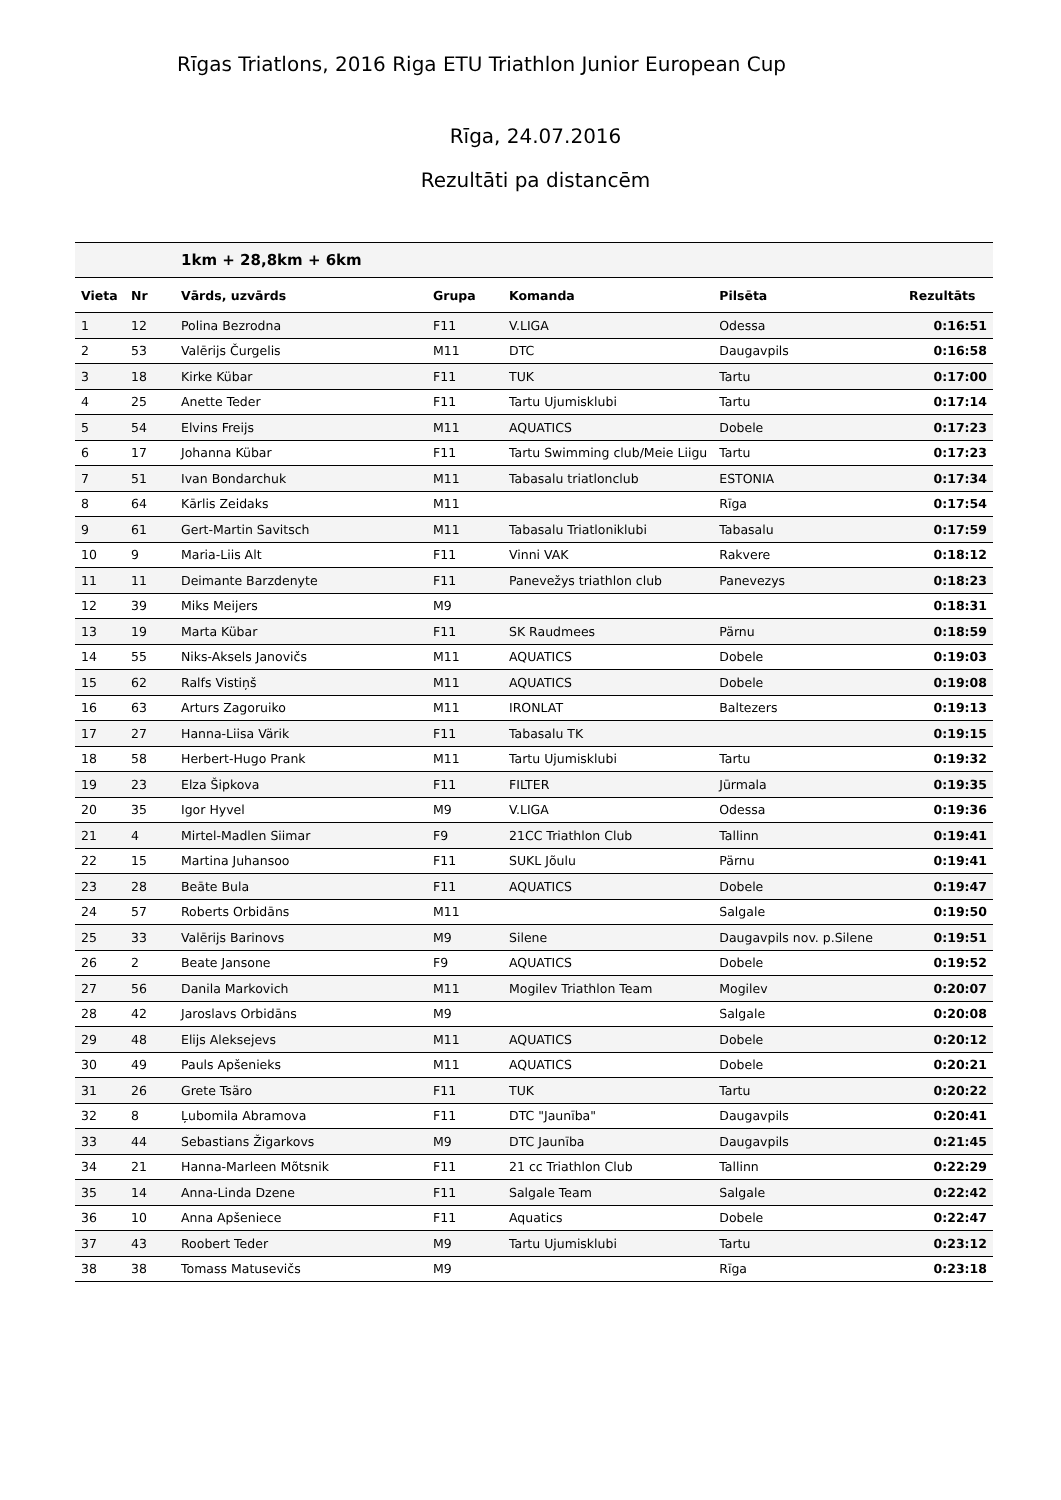Rīgas Triatlons, 2016 Riga ETU Triathlon Junior European Cup
Rīga, 24.07.2016
Rezultāti pa distancēm
| | | 1km + 28,8km + 6km | | | | |
| --- | --- | --- | --- | --- | --- | --- |
| Vieta | Nr | Vārds, uzvārds | Grupa | Komanda | Pilsēta | Rezultāts |
| 1 | 12 | Polina Bezrodna | F11 | V.LIGA | Odessa | 0:16:51 |
| 2 | 53 | Valērijs Čurgelis | M11 | DTC | Daugavpils | 0:16:58 |
| 3 | 18 | Kirke Kübar | F11 | TUK | Tartu | 0:17:00 |
| 4 | 25 | Anette Teder | F11 | Tartu Ujumisklubi | Tartu | 0:17:14 |
| 5 | 54 | Elvins Freijs | M11 | AQUATICS | Dobele | 0:17:23 |
| 6 | 17 | Johanna Kübar | F11 | Tartu Swimming club/Meie Liigu | Tartu | 0:17:23 |
| 7 | 51 | Ivan Bondarchuk | M11 | Tabasalu triatlonclub | ESTONIA | 0:17:34 |
| 8 | 64 | Kārlis Zeidaks | M11 | | Rīga | 0:17:54 |
| 9 | 61 | Gert-Martin Savitsch | M11 | Tabasalu Triatloniklubi | Tabasalu | 0:17:59 |
| 10 | 9 | Maria-Liis Alt | F11 | Vinni VAK | Rakvere | 0:18:12 |
| 11 | 11 | Deimante Barzdenyte | F11 | Panevežys triathlon club | Panevezys | 0:18:23 |
| 12 | 39 | Miks Meijers | M9 | | | 0:18:31 |
| 13 | 19 | Marta Kübar | F11 | SK Raudmees | Pärnu | 0:18:59 |
| 14 | 55 | Niks-Aksels Janovičs | M11 | AQUATICS | Dobele | 0:19:03 |
| 15 | 62 | Ralfs Vistiņš | M11 | AQUATICS | Dobele | 0:19:08 |
| 16 | 63 | Arturs Zagoruiko | M11 | IRONLAT | Baltezers | 0:19:13 |
| 17 | 27 | Hanna-Liisa Värik | F11 | Tabasalu TK | | 0:19:15 |
| 18 | 58 | Herbert-Hugo Prank | M11 | Tartu Ujumisklubi | Tartu | 0:19:32 |
| 19 | 23 | Elza Šipkova | F11 | FILTER | Jūrmala | 0:19:35 |
| 20 | 35 | Igor Hyvel | M9 | V.LIGA | Odessa | 0:19:36 |
| 21 | 4 | Mirtel-Madlen Siimar | F9 | 21CC Triathlon Club | Tallinn | 0:19:41 |
| 22 | 15 | Martina Juhansoo | F11 | SUKL Jõulu | Pärnu | 0:19:41 |
| 23 | 28 | Beāte Bula | F11 | AQUATICS | Dobele | 0:19:47 |
| 24 | 57 | Roberts Orbidāns | M11 | | Salgale | 0:19:50 |
| 25 | 33 | Valērijs Barinovs | M9 | Silene | Daugavpils nov. p.Silene | 0:19:51 |
| 26 | 2 | Beate Jansone | F9 | AQUATICS | Dobele | 0:19:52 |
| 27 | 56 | Danila Markovich | M11 | Mogilev Triathlon Team | Mogilev | 0:20:07 |
| 28 | 42 | Jaroslavs Orbidāns | M9 | | Salgale | 0:20:08 |
| 29 | 48 | Elijs Aleksejevs | M11 | AQUATICS | Dobele | 0:20:12 |
| 30 | 49 | Pauls Apšenieks | M11 | AQUATICS | Dobele | 0:20:21 |
| 31 | 26 | Grete Tsäro | F11 | TUK | Tartu | 0:20:22 |
| 32 | 8 | Ļubomila Abramova | F11 | DTC "Jaunība" | Daugavpils | 0:20:41 |
| 33 | 44 | Sebastians Žigarkovs | M9 | DTC Jaunība | Daugavpils | 0:21:45 |
| 34 | 21 | Hanna-Marleen Mõtsnik | F11 | 21 cc Triathlon Club | Tallinn | 0:22:29 |
| 35 | 14 | Anna-Linda Dzene | F11 | Salgale Team | Salgale | 0:22:42 |
| 36 | 10 | Anna Apšeniece | F11 | Aquatics | Dobele | 0:22:47 |
| 37 | 43 | Roobert Teder | M9 | Tartu Ujumisklubi | Tartu | 0:23:12 |
| 38 | 38 | Tomass Matusevičs | M9 | | Rīga | 0:23:18 |